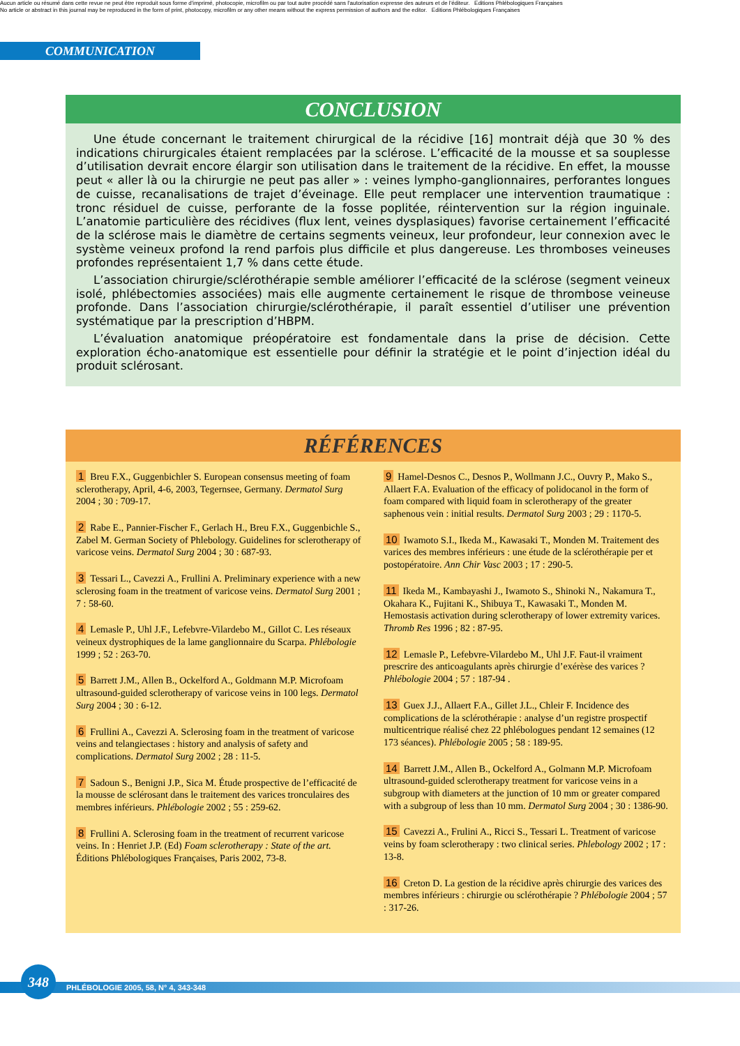Aucun article ou résumé dans cette revue ne peut être reproduit sous forme d'imprimé, photocopie, microfilm ou par tout autre procédé sans l'autorisation expresse des auteurs et de l'éditeur. Editions Phlébologiques Françaises
No article or abstract in this journal may be reproduced in the form of print, photocopy, microfilm or any other means without the express permission of authors and the editor. Editions Phlébologiques Françaises
COMMUNICATION
CONCLUSION
Une étude concernant le traitement chirurgical de la récidive [16] montrait déjà que 30 % des indications chirurgicales étaient remplacées par la sclérose. L’efficacité de la mousse et sa souplesse d’utilisation devrait encore élargir son utilisation dans le traitement de la récidive. En effet, la mousse peut « aller là ou la chirurgie ne peut pas aller » : veines lympho-ganglionnaires, perforantes longues de cuisse, recanalisations de trajet d’éveinage. Elle peut remplacer une intervention traumatique : tronc résiduel de cuisse, perforante de la fosse poplitée, réintervention sur la région inguinale. L’anatomie particulière des récidives (flux lent, veines dysplasiques) favorise certainement l’efficacité de la sclérose mais le diamètre de certains segments veineux, leur profondeur, leur connexion avec le système veineux profond la rend parfois plus difficile et plus dangereuse. Les thromboses veineuses profondes représentaient 1,7 % dans cette étude.
L’association chirurgie/sclérothérapie semble améliorer l’efficacité de la sclérose (segment veineux isolé, phlébectomies associées) mais elle augmente certainement le risque de thrombose veineuse profonde. Dans l’association chirurgie/sclérothérapie, il paraît essentiel d’utiliser une prévention systématique par la prescription d’HBPM.
L’évaluation anatomique préopératoire est fondamentale dans la prise de décision. Cette exploration écho-anatomique est essentielle pour définir la stratégie et le point d’injection idéal du produit sclérosant.
RÉFÉRENCES
1 Breu F.X., Guggenbichler S. European consensus meeting of foam sclerotherapy, April, 4-6, 2003, Tegernsee, Germany. Dermatol Surg 2004 ; 30 : 709-17.
2 Rabe E., Pannier-Fischer F., Gerlach H., Breu F.X., Guggenbichle S., Zabel M. German Society of Phlebology. Guidelines for sclerotherapy of varicose veins. Dermatol Surg 2004 ; 30 : 687-93.
3 Tessari L., Cavezzi A., Frullini A. Preliminary experience with a new sclerosing foam in the treatment of varicose veins. Dermatol Surg 2001 ; 7 : 58-60.
4 Lemasle P., Uhl J.F., Lefebvre-Vilardebo M., Gillot C. Les réseaux veineux dystrophiques de la lame ganglionnaire du Scarpa. Phlébologie 1999 ; 52 : 263-70.
5 Barrett J.M., Allen B., Ockelford A., Goldmann M.P. Microfoam ultrasound-guided sclerotherapy of varicose veins in 100 legs. Dermatol Surg 2004 ; 30 : 6-12.
6 Frullini A., Cavezzi A. Sclerosing foam in the treatment of varicose veins and telangiectases : history and analysis of safety and complications. Dermatol Surg 2002 ; 28 : 11-5.
7 Sadoun S., Benigni J.P., Sica M. Étude prospective de l’efficacité de la mousse de sclérosant dans le traitement des varices tronculaires des membres inférieurs. Phlébologie 2002 ; 55 : 259-62.
8 Frullini A. Sclerosing foam in the treatment of recurrent varicose veins. In : Henriet J.P. (Ed) Foam sclerotherapy : State of the art. Éditions Phlébologiques Françaises, Paris 2002, 73-8.
9 Hamel-Desnos C., Desnos P., Wollmann J.C., Ouvry P., Mako S., Allaert F.A. Evaluation of the efficacy of polidocanol in the form of foam compared with liquid foam in sclerotherapy of the greater saphenous vein : initial results. Dermatol Surg 2003 ; 29 : 1170-5.
10 Iwamoto S.I., Ikeda M., Kawasaki T., Monden M. Traitement des varices des membres inférieurs : une étude de la sclérothérapie per et postopératoire. Ann Chir Vasc 2003 ; 17 : 290-5.
11 Ikeda M., Kambayashi J., Iwamoto S., Shinoki N., Nakamura T., Okahara K., Fujitani K., Shibuya T., Kawasaki T., Monden M. Hemostasis activation during sclerotherapy of lower extremity varices. Thromb Res 1996 ; 82 : 87-95.
12 Lemasle P., Lefebvre-Vilardebo M., Uhl J.F. Faut-il vraiment prescrire des anticoagulants après chirurgie d’exérèse des varices ? Phlébologie 2004 ; 57 : 187-94 .
13 Guex J.J., Allaert F.A., Gillet J.L., Chleir F. Incidence des complications de la sclérothérapie : analyse d’un registre prospectif multicentrique réalisé chez 22 phlébologues pendant 12 semaines (12 173 séances). Phlébologie 2005 ; 58 : 189-95.
14 Barrett J.M., Allen B., Ockelford A., Golmann M.P. Microfoam ultrasound-guided sclerotherapy treatment for varicose veins in a subgroup with diameters at the junction of 10 mm or greater compared with a subgroup of less than 10 mm. Dermatol Surg 2004 ; 30 : 1386-90.
15 Cavezzi A., Frulini A., Ricci S., Tessari L. Treatment of varicose veins by foam sclerotherapy : two clinical series. Phlebology 2002 ; 17 : 13-8.
16 Creton D. La gestion de la récidive après chirurgie des varices des membres inférieurs : chirurgie ou sclérothérapie ? Phlébologie 2004 ; 57 : 317-26.
348
PHLÉBOLOGIE 2005, 58, N° 4, 343-348